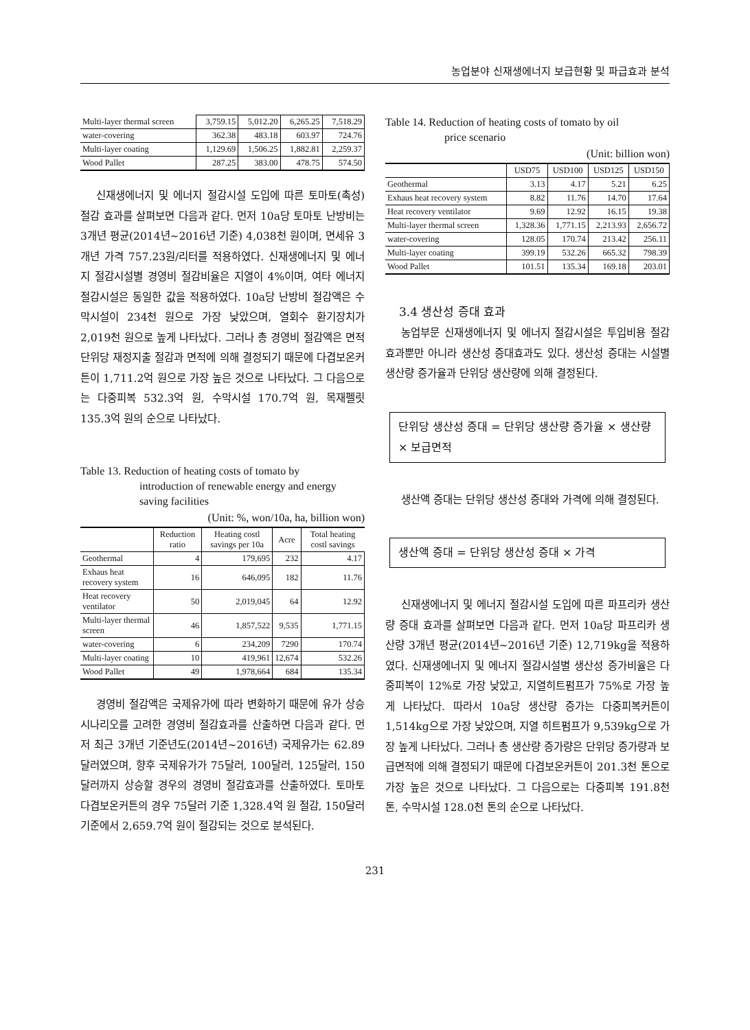농업분야 신재생에너지 보급현황 및 파급효과 분석
| Multi-layer thermal screen | 3,759.15 | 5,012.20 | 6,265.25 | 7,518.29 |
| water-covering | 362.38 | 483.18 | 603.97 | 724.76 |
| Multi-layer coating | 1,129.69 | 1,506.25 | 1,882.81 | 2,259.37 |
| Wood Pallet | 287.25 | 383.00 | 478.75 | 574.50 |
신재생에너지 및 에너지 절감시설 도입에 따른 토마토(촉성) 절감 효과를 살펴보면 다음과 같다. 먼저 10a당 토마토 난방비는 3개년 평균(2014년~2016년 기준) 4,038천 원이며, 면세유 3개년 가격 757.23원/리터를 적용하였다. 신재생에너지 및 에너지 절감시설별 경영비 절감비율은 지열이 4%이며, 여타 에너지 절감시설은 동일한 값을 적용하였다. 10a당 난방비 절감액은 수막시설이 234천 원으로 가장 낮았으며, 열회수 환기장치가 2,019천 원으로 높게 나타났다. 그러나 총 경영비 절감액은 면적 단위당 재정지출 절감과 면적에 의해 결정되기 때문에 다겹보온커튼이 1,711.2억 원으로 가장 높은 것으로 나타났다. 그 다음으로는 다중피복 532.3억 원, 수막시설 170.7억 원, 목재펠릿 135.3억 원의 순으로 나타났다.
Table 13. Reduction of heating costs of tomato by
introduction of renewable energy and energy saving facilities
(Unit: %, won/10a, ha, billion won)
| | Reduction ratio | Heating costl savings per 10a | Acre | Total heating costl savings |
| --- | --- | --- | --- | --- |
| Geothermal | 4 | 179,695 | 232 | 4.17 |
| Exhaus heat recovery system | 16 | 646,095 | 182 | 11.76 |
| Heat recovery ventilator | 50 | 2,019,045 | 64 | 12.92 |
| Multi-layer thermal screen | 46 | 1,857,522 | 9,535 | 1,771.15 |
| water-covering | 6 | 234,209 | 7290 | 170.74 |
| Multi-layer coating | 10 | 419,961 | 12,674 | 532.26 |
| Wood Pallet | 49 | 1,978,664 | 684 | 135.34 |
경영비 절감액은 국제유가에 따라 변화하기 때문에 유가 상승 시나리오를 고려한 경영비 절감효과를 산출하면 다음과 같다. 먼저 최근 3개년 기준년도(2014년~2016년) 국제유가는 62.89달러였으며, 향후 국제유가가 75달러, 100달러, 125달러, 150달러까지 상승할 경우의 경영비 절감효과를 산출하였다. 토마토 다겹보온커튼의 경우 75달러 기준 1,328.4억 원 절감, 150달러 기준에서 2,659.7억 원이 절감되는 것으로 분석된다.
Table 14. Reduction of heating costs of tomato by oil
price scenario
(Unit: billion won)
| | USD75 | USD100 | USD125 | USD150 |
| --- | --- | --- | --- | --- |
| Geothermal | 3.13 | 4.17 | 5.21 | 6.25 |
| Exhaus heat recovery system | 8.82 | 11.76 | 14.70 | 17.64 |
| Heat recovery ventilator | 9.69 | 12.92 | 16.15 | 19.38 |
| Multi-layer thermal screen | 1,328.36 | 1,771.15 | 2,213.93 | 2,656.72 |
| water-covering | 128.05 | 170.74 | 213.42 | 256.11 |
| Multi-layer coating | 399.19 | 532.26 | 665.32 | 798.39 |
| Wood Pallet | 101.51 | 135.34 | 169.18 | 203.01 |
3.4 생산성 증대 효과
농업부문 신재생에너지 및 에너지 절감시설은 투입비용 절감효과뿐만 아니라 생산성 증대효과도 있다. 생산성 증대는 시설별 생산량 증가율과 단위당 생산량에 의해 결정된다.
단위당 생산성 증대 = 단위당 생산량 증가율 × 생산량 × 보급면적
생산액 증대는 단위당 생산성 증대와 가격에 의해 결정된다.
생산액 증대 = 단위당 생산성 증대 × 가격
신재생에너지 및 에너지 절감시설 도입에 따른 파프리카 생산량 증대 효과를 살펴보면 다음과 같다. 먼저 10a당 파프리카 생산량 3개년 평균(2014년~2016년 기준) 12,719kg을 적용하였다. 신재생에너지 및 에너지 절감시설별 생산성 증가비율은 다중피복이 12%로 가장 낮았고, 지열히트펌프가 75%로 가장 높게 나타났다. 따라서 10a당 생산량 증가는 다중피복커튼이 1,514kg으로 가장 낮았으며, 지열 히트펌프가 9,539kg으로 가장 높게 나타났다. 그러나 총 생산량 증가량은 단위당 증가량과 보급면적에 의해 결정되기 때문에 다겹보온커튼이 201.3천 톤으로 가장 높은 것으로 나타났다. 그 다음으로는 다중피복 191.8천 톤, 수막시설 128.0천 톤의 순으로 나타났다.
231